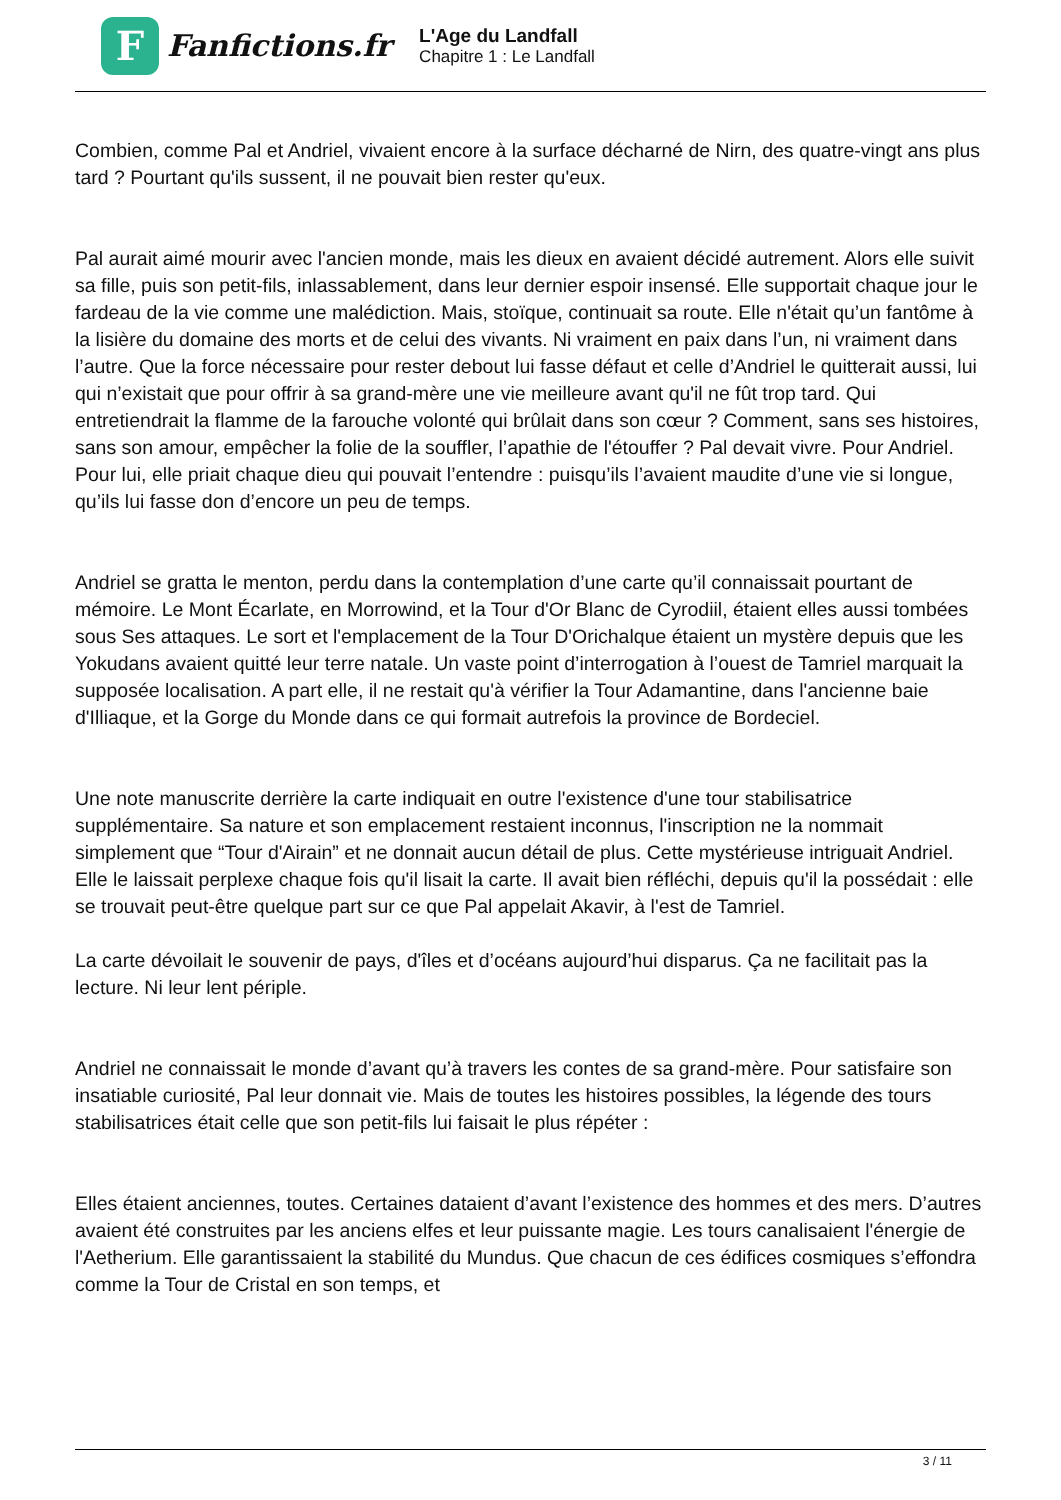F
Fanfictions.fr
L'Age du Landfall
Chapitre 1 : Le Landfall
Combien, comme Pal et Andriel, vivaient encore à la surface décharné de Nirn, des quatre-vingt ans plus tard ? Pourtant qu'ils sussent, il ne pouvait bien rester qu'eux.
Pal aurait aimé mourir avec l'ancien monde, mais les dieux en avaient décidé autrement. Alors elle suivit sa fille, puis son petit-fils, inlassablement, dans leur dernier espoir insensé. Elle supportait chaque jour le fardeau de la vie comme une malédiction. Mais, stoïque, continuait sa route. Elle n'était qu’un fantôme à la lisière du domaine des morts et de celui des vivants. Ni vraiment en paix dans l’un, ni vraiment dans l’autre. Que la force nécessaire pour rester debout lui fasse défaut et celle d’Andriel le quitterait aussi, lui qui n’existait que pour offrir à sa grand-mère une vie meilleure avant qu'il ne fût trop tard. Qui entretiendrait la flamme de la farouche volonté qui brûlait dans son cœur ? Comment, sans ses histoires, sans son amour, empêcher la folie de la souffler, l’apathie de l'étouffer ? Pal devait vivre. Pour Andriel. Pour lui, elle priait chaque dieu qui pouvait l’entendre : puisqu’ils l’avaient maudite d’une vie si longue, qu’ils lui fasse don d’encore un peu de temps.
Andriel se gratta le menton, perdu dans la contemplation d’une carte qu’il connaissait pourtant de mémoire. Le Mont Écarlate, en Morrowind, et la Tour d'Or Blanc de Cyrodiil, étaient elles aussi tombées sous Ses attaques. Le sort et l'emplacement de la Tour D'Orichalque étaient un mystère depuis que les Yokudans avaient quitté leur terre natale. Un vaste point d’interrogation à l’ouest de Tamriel marquait la supposée localisation. A part elle, il ne restait qu'à vérifier la Tour Adamantine, dans l'ancienne baie d'Illiaque, et la Gorge du Monde dans ce qui formait autrefois la province de Bordeciel.
Une note manuscrite derrière la carte indiquait en outre l'existence d'une tour stabilisatrice supplémentaire. Sa nature et son emplacement restaient inconnus, l'inscription ne la nommait simplement que “Tour d'Airain” et ne donnait aucun détail de plus. Cette mystérieuse intriguait Andriel. Elle le laissait perplexe chaque fois qu'il lisait la carte. Il avait bien réfléchi, depuis qu'il la possédait : elle se trouvait peut-être quelque part sur ce que Pal appelait Akavir, à l'est de Tamriel.
La carte dévoilait le souvenir de pays, d'îles et d’océans aujourd’hui disparus. Ça ne facilitait pas la lecture. Ni leur lent périple.
Andriel ne connaissait le monde d’avant qu’à travers les contes de sa grand-mère. Pour satisfaire son insatiable curiosité, Pal leur donnait vie. Mais de toutes les histoires possibles, la légende des tours stabilisatrices était celle que son petit-fils lui faisait le plus répéter :
Elles étaient anciennes, toutes. Certaines dataient d’avant l’existence des hommes et des mers. D’autres avaient été construites par les anciens elfes et leur puissante magie. Les tours canalisaient l'énergie de l'Aetherium. Elle garantissaient la stabilité du Mundus. Que chacun de ces édifices cosmiques s’effondra comme la Tour de Cristal en son temps, et
3 / 11